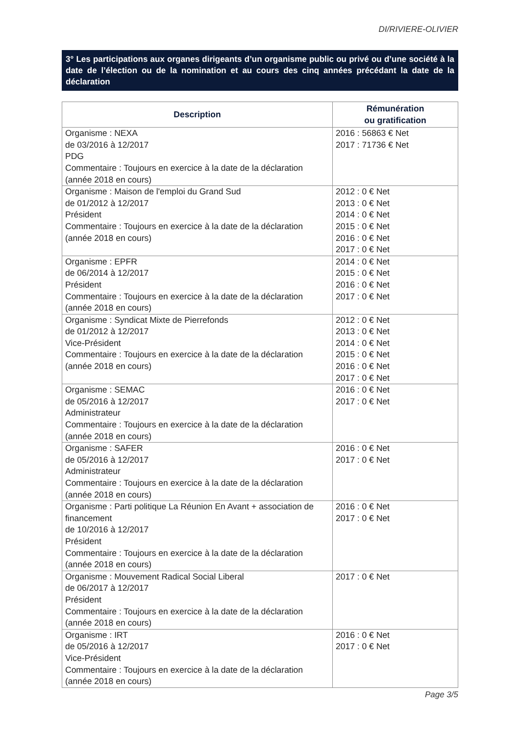DI/RIVIERE-OLIVIER
3° Les participations aux organes dirigeants d’un organisme public ou privé ou d’une société à la date de l’élection ou de la nomination et au cours des cinq années précédant la date de la déclaration
| Description | Rémunération ou gratification |
| --- | --- |
| Organisme : NEXA de 03/2016 à 12/2017 PDG Commentaire : Toujours en exercice à la date de la déclaration (année 2018 en cours) | 2016 : 56863 € Net 2017 : 71736 € Net |
| Organisme : Maison de l'emploi du Grand Sud de 01/2012 à 12/2017 Président Commentaire : Toujours en exercice à la date de la déclaration (année 2018 en cours) | 2012 : 0 € Net 2013 : 0 € Net 2014 : 0 € Net 2015 : 0 € Net 2016 : 0 € Net 2017 : 0 € Net |
| Organisme : EPFR de 06/2014 à 12/2017 Président Commentaire : Toujours en exercice à la date de la déclaration (année 2018 en cours) | 2014 : 0 € Net 2015 : 0 € Net 2016 : 0 € Net 2017 : 0 € Net |
| Organisme : Syndicat Mixte de Pierrefonds de 01/2012 à 12/2017 Vice-Président Commentaire : Toujours en exercice à la date de la déclaration (année 2018 en cours) | 2012 : 0 € Net 2013 : 0 € Net 2014 : 0 € Net 2015 : 0 € Net 2016 : 0 € Net 2017 : 0 € Net |
| Organisme : SEMAC de 05/2016 à 12/2017 Administrateur Commentaire : Toujours en exercice à la date de la déclaration (année 2018 en cours) | 2016 : 0 € Net 2017 : 0 € Net |
| Organisme : SAFER de 05/2016 à 12/2017 Administrateur Commentaire : Toujours en exercice à la date de la déclaration (année 2018 en cours) | 2016 : 0 € Net 2017 : 0 € Net |
| Organisme : Parti politique La Réunion En Avant + association de financement de 10/2016 à 12/2017 Président Commentaire : Toujours en exercice à la date de la déclaration (année 2018 en cours) | 2016 : 0 € Net 2017 : 0 € Net |
| Organisme : Mouvement Radical Social Liberal de 06/2017 à 12/2017 Président Commentaire : Toujours en exercice à la date de la déclaration (année 2018 en cours) | 2017 : 0 € Net |
| Organisme : IRT de 05/2016 à 12/2017 Vice-Président Commentaire : Toujours en exercice à la date de la déclaration (année 2018 en cours) | 2016 : 0 € Net 2017 : 0 € Net |
Page 3/5